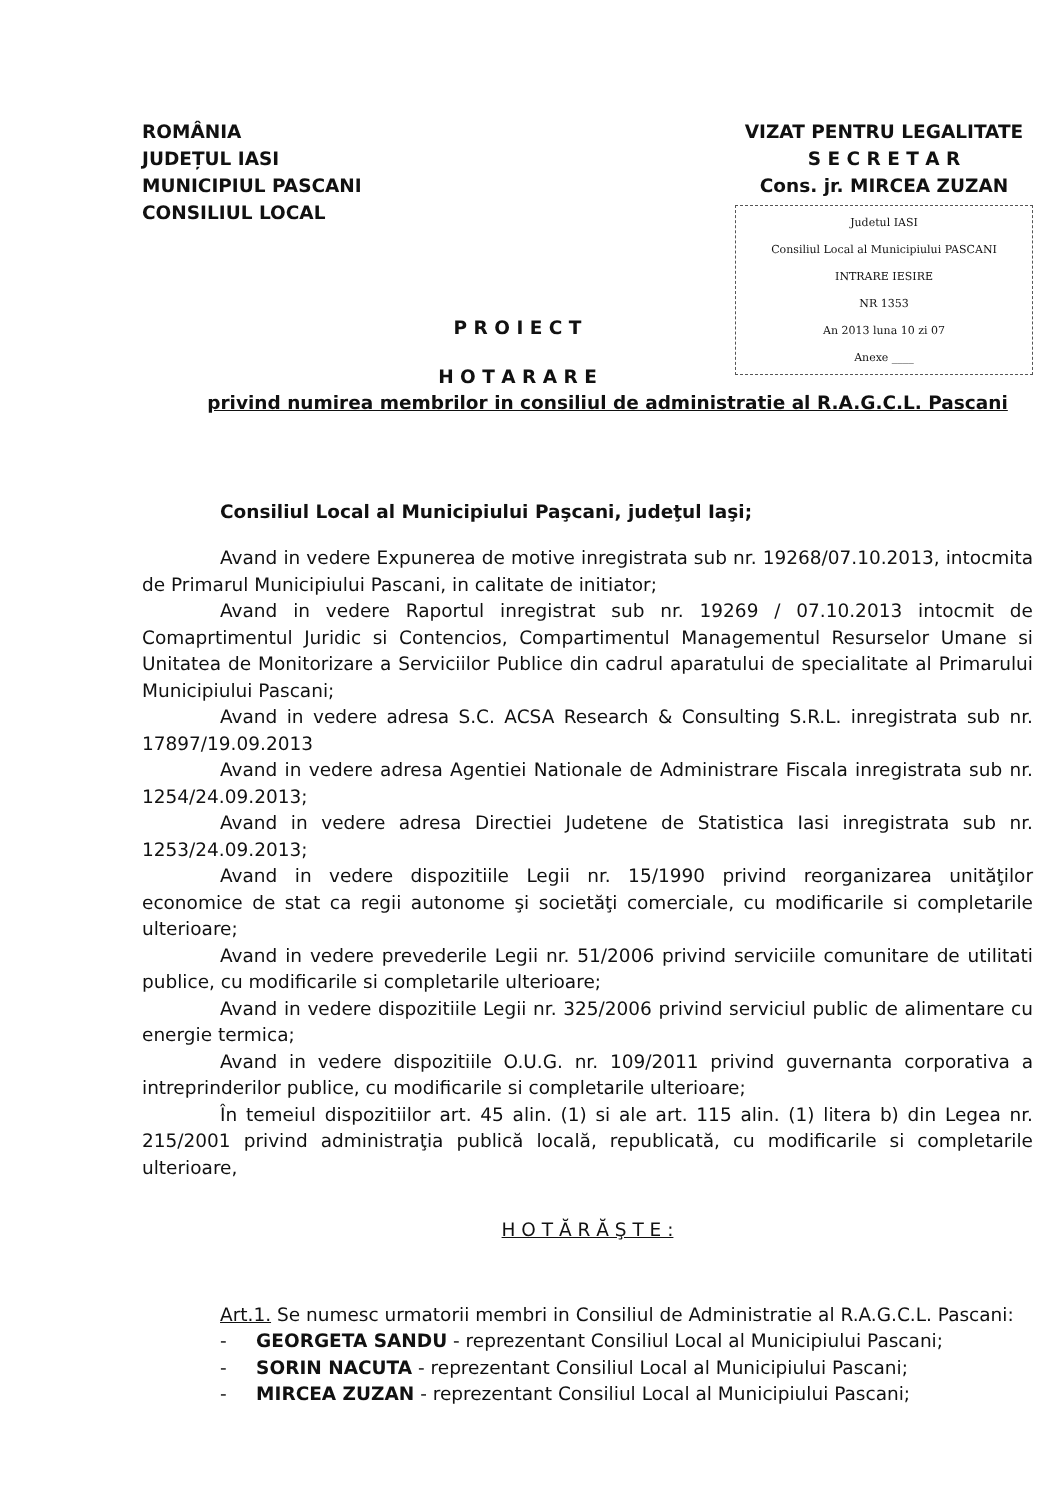ROMÂNIA
JUDEȚUL IASI
MUNICIPIUL PASCANI
CONSILIUL LOCAL
VIZAT PENTRU LEGALITATE
S E C R E T A R
Cons. jr. MIRCEA ZUZAN
Judetul IASI
Consiliul Local al Municipiului PASCANI
INTRARE IESIRE
NR 1353
An 2013 luna 10 zi 07
Anexe ____
P R O I E C T
H O T A R A R E
privind numirea membrilor in consiliul de administratie al R.A.G.C.L. Pascani
Consiliul Local al Municipiului Paşcani, judeţul Iaşi;
Avand in vedere Expunerea de motive inregistrata sub nr. 19268/07.10.2013, intocmita de Primarul Municipiului Pascani, in calitate de initiator;
Avand in vedere Raportul inregistrat sub nr. 19269 / 07.10.2013 intocmit de Comaprtimentul Juridic si Contencios, Compartimentul Managementul Resurselor Umane si Unitatea de Monitorizare a Serviciilor Publice din cadrul aparatului de specialitate al Primarului Municipiului Pascani;
Avand in vedere adresa S.C. ACSA Research & Consulting S.R.L. inregistrata sub nr. 17897/19.09.2013
Avand in vedere adresa Agentiei Nationale de Administrare Fiscala inregistrata sub nr. 1254/24.09.2013;
Avand in vedere adresa Directiei Judetene de Statistica Iasi inregistrata sub nr. 1253/24.09.2013;
Avand in vedere dispozitiile Legii nr. 15/1990 privind reorganizarea unităţilor economice de stat ca regii autonome şi societăţi comerciale, cu modificarile si completarile ulterioare;
Avand in vedere prevederile Legii nr. 51/2006 privind serviciile comunitare de utilitati publice, cu modificarile si completarile ulterioare;
Avand in vedere dispozitiile Legii nr. 325/2006 privind serviciul public de alimentare cu energie termica;
Avand in vedere dispozitiile O.U.G. nr. 109/2011 privind guvernanta corporativa a intreprinderilor publice, cu modificarile si completarile ulterioare;
În temeiul dispozitiilor art. 45 alin. (1) si ale art. 115 alin. (1) litera b) din Legea nr. 215/2001 privind administraţia publică locală, republicată, cu modificarile si completarile ulterioare,
H O T Ă R Ă Ş T E :
Art.1. Se numesc urmatorii membri in Consiliul de Administratie al R.A.G.C.L. Pascani:
- GEORGETA SANDU - reprezentant Consiliul Local al Municipiului Pascani;
- SORIN NACUTA - reprezentant Consiliul Local al Municipiului Pascani;
- MIRCEA ZUZAN - reprezentant Consiliul Local al Municipiului Pascani;